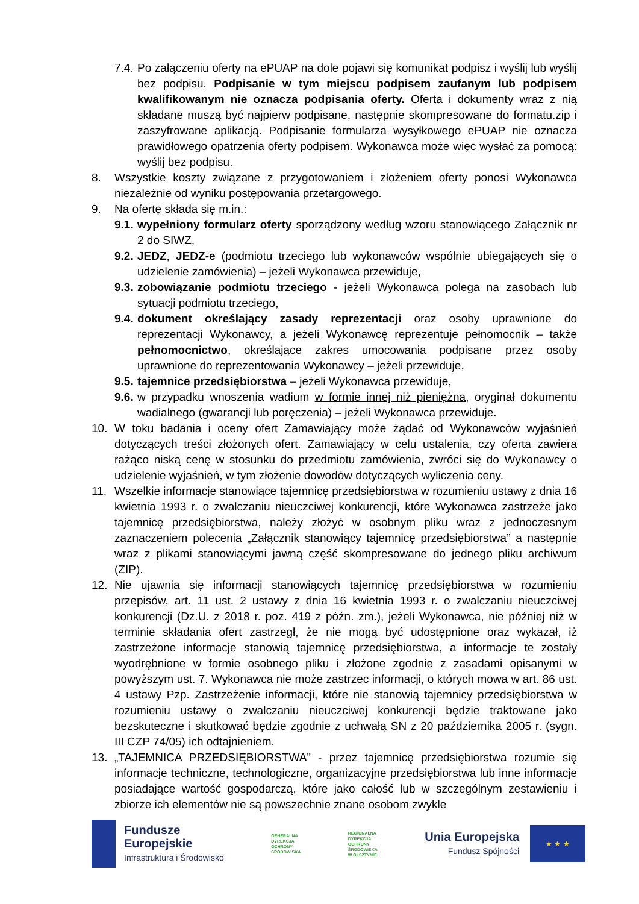7.4. Po załączeniu oferty na ePUAP na dole pojawi się komunikat podpisz i wyślij lub wyślij bez podpisu. Podpisanie w tym miejscu podpisem zaufanym lub podpisem kwalifikowanym nie oznacza podpisania oferty. Oferta i dokumenty wraz z nią składane muszą być najpierw podpisane, następnie skompresowane do formatu.zip i zaszyfrowane aplikacją. Podpisanie formularza wysyłkowego ePUAP nie oznacza prawidłowego opatrzenia oferty podpisem. Wykonawca może więc wysłać za pomocą: wyślij bez podpisu.
8. Wszystkie koszty związane z przygotowaniem i złożeniem oferty ponosi Wykonawca niezależnie od wyniku postępowania przetargowego.
9. Na ofertę składa się m.in.:
9.1. wypełniony formularz oferty sporządzony według wzoru stanowiącego Załącznik nr 2 do SIWZ,
9.2. JEDZ, JEDZ-e (podmiotu trzeciego lub wykonawców wspólnie ubiegających się o udzielenie zamówienia) – jeżeli Wykonawca przewiduje,
9.3. zobowiązanie podmiotu trzeciego - jeżeli Wykonawca polega na zasobach lub sytuacji podmiotu trzeciego,
9.4. dokument określający zasady reprezentacji oraz osoby uprawnione do reprezentacji Wykonawcy, a jeżeli Wykonawcę reprezentuje pełnomocnik – także pełnomocnictwo, określające zakres umocowania podpisane przez osoby uprawnione do reprezentowania Wykonawcy – jeżeli przewiduje,
9.5. tajemnice przedsiębiorstwa – jeżeli Wykonawca przewiduje,
9.6. w przypadku wnoszenia wadium w formie innej niż pieniężna, oryginał dokumentu wadialnego (gwarancji lub poręczenia) – jeżeli Wykonawca przewiduje.
10. W toku badania i oceny ofert Zamawiający może żądać od Wykonawców wyjaśnień dotyczących treści złożonych ofert. Zamawiający w celu ustalenia, czy oferta zawiera rażąco niską cenę w stosunku do przedmiotu zamówienia, zwróci się do Wykonawcy o udzielenie wyjaśnień, w tym złożenie dowodów dotyczących wyliczenia ceny.
11. Wszelkie informacje stanowiące tajemnicę przedsiębiorstwa w rozumieniu ustawy z dnia 16 kwietnia 1993 r. o zwalczaniu nieuczciwej konkurencji, które Wykonawca zastrzeże jako tajemnicę przedsiębiorstwa, należy złożyć w osobnym pliku wraz z jednoczesnym zaznaczeniem polecenia „Załącznik stanowiący tajemnicę przedsiębiorstwa” a następnie wraz z plikami stanowiącymi jawną część skompresowane do jednego pliku archiwum (ZIP).
12. Nie ujawnia się informacji stanowiących tajemnicę przedsiębiorstwa w rozumieniu przepisów, art. 11 ust. 2 ustawy z dnia 16 kwietnia 1993 r. o zwalczaniu nieuczciwej konkurencji (Dz.U. z 2018 r. poz. 419 z późn. zm.), jeżeli Wykonawca, nie później niż w terminie składania ofert zastrzegł, że nie mogą być udostępnione oraz wykazał, iż zastrzeżone informacje stanowią tajemnicę przedsiębiorstwa, a informacje te zostały wyodrębnione w formie osobnego pliku i złożone zgodnie z zasadami opisanymi w powyższym ust. 7. Wykonawca nie może zastrzec informacji, o których mowa w art. 86 ust. 4 ustawy Pzp. Zastrzeżenie informacji, które nie stanowią tajemnicy przedsiębiorstwa w rozumieniu ustawy o zwalczaniu nieuczciwej konkurencji będzie traktowane jako bezskuteczne i skutkować będzie zgodnie z uchwałą SN z 20 października 2005 r. (sygn. III CZP 74/05) ich odtajnieniem.
13. „TAJEMNICA PRZEDSIĘBIORSTWA” - przez tajemnicę przedsiębiorstwa rozumie się informacje techniczne, technologiczne, organizacyjne przedsiębiorstwa lub inne informacje posiadające wartość gospodarczą, które jako całość lub w szczególnym zestawieniu i zbiorze ich elementów nie są powszechnie znane osobom zwykle
Fundusze
Europejskie
Infrastruktura i Środowisko
GENERALNA
DYREKCJA
OCHRONY
ŚRODOWISKA
REGIONALNA
DYREKCJA
OCHRONY
ŚRODOWISKA
W OLSZTYNIE
Unia Europejska
Fundusz Spójności
★ ★ ★